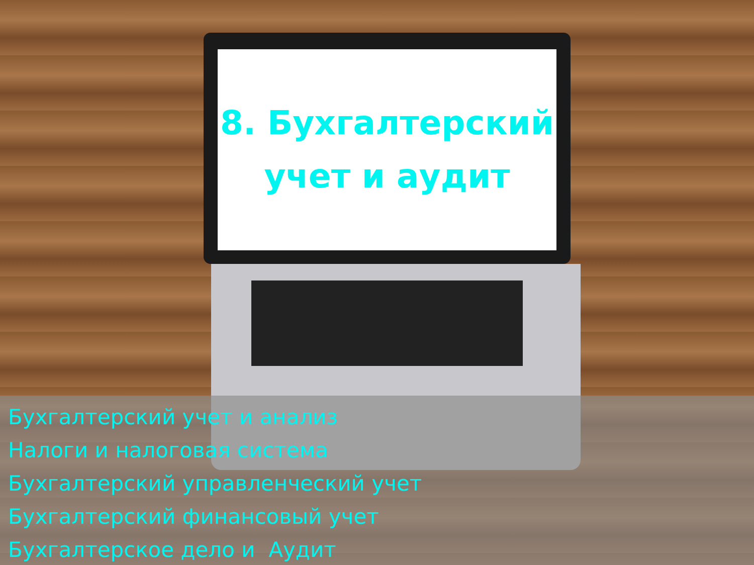8. Бухгалтерский
учет и аудит
Бухгалтерский учет и анализ
Налоги и налоговая система
Бухгалтерский управленческий учет
Бухгалтерский финансовый учет
Бухгалтерское дело и Аудит